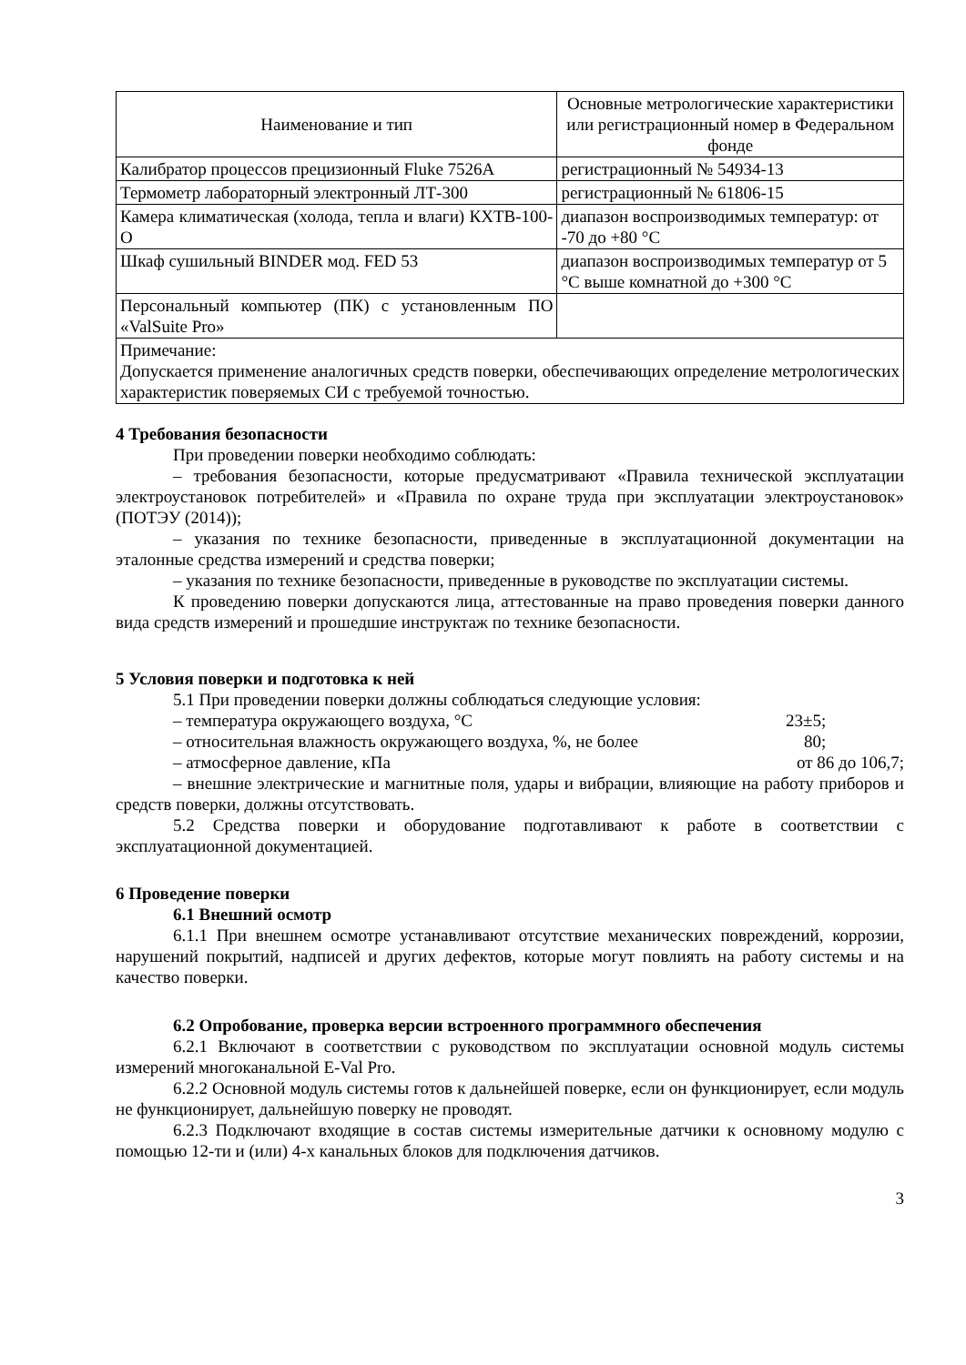| Наименование и тип | Основные метрологические характеристики или регистрационный номер в Федеральном фонде |
| Калибратор процессов прецизионный Fluke 7526A | регистрационный № 54934-13 |
| Термометр лабораторный электронный ЛТ-300 | регистрационный № 61806-15 |
| Камера климатическая (холода, тепла и влаги) КХТВ-100-О | диапазон воспроизводимых температур: от -70 до +80 °С |
| Шкаф сушильный BINDER мод. FED 53 | диапазон воспроизводимых температур от 5 °С выше комнатной до +300 °С |
| Персональный компьютер (ПК) с установленным ПО «ValSuite Pro» | |
| Примечание: Допускается применение аналогичных средств поверки, обеспечивающих определение метрологических характеристик поверяемых СИ с требуемой точностью. | |
4 Требования безопасности
При проведении поверки необходимо соблюдать:
– требования безопасности, которые предусматривают «Правила технической эксплуатации электроустановок потребителей» и «Правила по охране труда при эксплуатации электроустановок» (ПОТЭУ (2014));
– указания по технике безопасности, приведенные в эксплуатационной документации на эталонные средства измерений и средства поверки;
– указания по технике безопасности, приведенные в руководстве по эксплуатации системы.
К проведению поверки допускаются лица, аттестованные на право проведения поверки данного вида средств измерений и прошедшие инструктаж по технике безопасности.
5 Условия поверки и подготовка к ней
5.1 При проведении поверки должны соблюдаться следующие условия:
– температура окружающего воздуха, °С 23±5;
– относительная влажность окружающего воздуха, %, не более 80;
– атмосферное давление, кПа от 86 до 106,7;
– внешние электрические и магнитные поля, удары и вибрации, влияющие на работу приборов и средств поверки, должны отсутствовать.
5.2 Средства поверки и оборудование подготавливают к работе в соответствии с эксплуатационной документацией.
6 Проведение поверки
6.1 Внешний осмотр
6.1.1 При внешнем осмотре устанавливают отсутствие механических повреждений, коррозии, нарушений покрытий, надписей и других дефектов, которые могут повлиять на работу системы и на качество поверки.
6.2 Опробование, проверка версии встроенного программного обеспечения
6.2.1 Включают в соответствии с руководством по эксплуатации основной модуль системы измерений многоканальной E-Val Pro.
6.2.2 Основной модуль системы готов к дальнейшей поверке, если он функционирует, если модуль не функционирует, дальнейшую поверку не проводят.
6.2.3 Подключают входящие в состав системы измерительные датчики к основному модулю с помощью 12-ти и (или) 4-х канальных блоков для подключения датчиков.
3